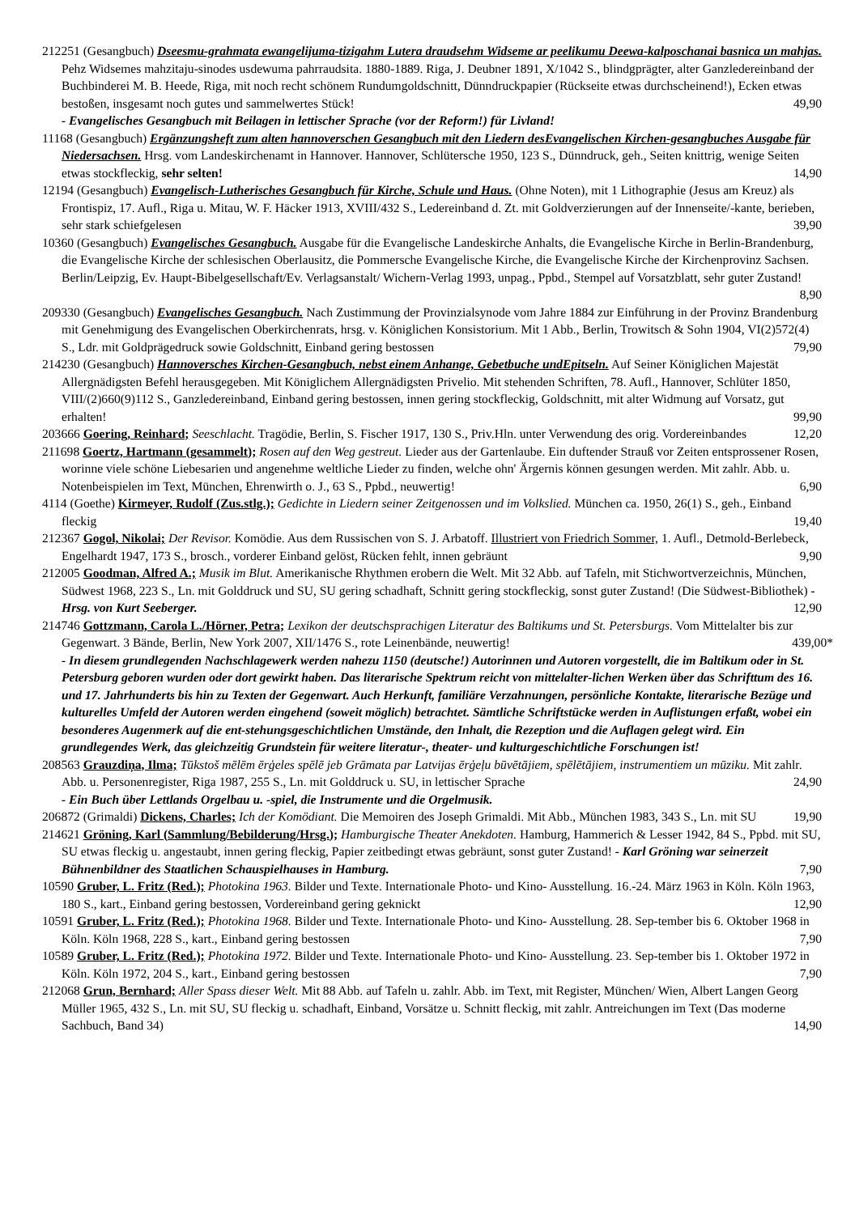212251 (Gesangbuch) Dseesmu-grahmata ewangelijuma-tizigahm Lutera draudsehm Widseme ar peelikumu Deewa-kalposchanai basnica un mahjas. Pehz Widsemes mahzitaju-sinodes usdewuma pahrraudsita. 1880-1889. Riga, J. Deubner 1891, X/1042 S., blindgprägter, alter Ganzledereinband der Buchbinderei M. B. Heede, Riga, mit noch recht schönem Rundumgoldschnitt, Dünndruckpapier (Rückseite etwas durchscheinend!), Ecken etwas bestoßen, insgesamt noch gutes und sammelwertes Stück! 49,90
- Evangelisches Gesangbuch mit Beilagen in lettischer Sprache (vor der Reform!) für Livland!
11168 (Gesangbuch) Ergänzungsheft zum alten hannoverschen Gesangbuch mit den Liedern desEvangelischen Kirchen-gesangbuches Ausgabe für Niedersachsen. Hrsg. vom Landeskirchenamt in Hannover. Hannover, Schlütersche 1950, 123 S., Dünndruck, geh., Seiten knittrig, wenige Seiten etwas stockfleckig, sehr selten! 14,90
12194 (Gesangbuch) Evangelisch-Lutherisches Gesangbuch für Kirche, Schule und Haus. (Ohne Noten), mit 1 Lithographie (Jesus am Kreuz) als Frontispiz, 17. Aufl., Riga u. Mitau, W. F. Häcker 1913, XVIII/432 S., Ledereinband d. Zt. mit Goldverzierungen auf der Innenseite/-kante, berieben, sehr stark schiefgelesen 39,90
10360 (Gesangbuch) Evangelisches Gesangbuch. Ausgabe für die Evangelische Landeskirche Anhalts, die Evangelische Kirche in Berlin-Brandenburg, die Evangelische Kirche der schlesischen Oberlausitz, die Pommersche Evangelische Kirche, die Evangelische Kirche der Kirchenprovinz Sachsen. Berlin/Leipzig, Ev. Haupt-Bibelgesellschaft/Ev. Verlagsanstalt/ Wichern-Verlag 1993, unpag., Ppbd., Stempel auf Vorsatzblatt, sehr guter Zustand! 8,90
209330 (Gesangbuch) Evangelisches Gesangbuch. Nach Zustimmung der Provinzialsynode vom Jahre 1884 zur Einführung in der Provinz Brandenburg mit Genehmigung des Evangelischen Oberkirchenrats, hrsg. v. Königlichen Konsistorium. Mit 1 Abb., Berlin, Trowitsch & Sohn 1904, VI(2)572(4) S., Ldr. mit Goldprägedruck sowie Goldschnitt, Einband gering bestossen 79,90
214230 (Gesangbuch) Hannoversches Kirchen-Gesangbuch, nebst einem Anhange, Gebetbuche undEpitseln. Auf Seiner Königlichen Majestät Allergnädigsten Befehl herausgegeben. Mit Königlichem Allergnädigsten Privelio. Mit stehenden Schriften, 78. Aufl., Hannover, Schlüter 1850, VIII/(2)660(9)112 S., Ganzledereinband, Einband gering bestossen, innen gering stockfleckig, Goldschnitt, mit alter Widmung auf Vorsatz, gut erhalten! 99,90
203666 Goering, Reinhard; Seeschlacht. Tragödie, Berlin, S. Fischer 1917, 130 S., Priv.Hln. unter Verwendung des orig. Vordereinbandes 12,20
211698 Goertz, Hartmann (gesammelt); Rosen auf den Weg gestreut. Lieder aus der Gartenlaube. Ein duftender Strauß vor Zeiten entsprossener Rosen, worinne viele schöne Liebesarien und angenehme weltliche Lieder zu finden, welche ohn' Ärgernis können gesungen werden. Mit zahlr. Abb. u. Notenbeispielen im Text, München, Ehrenwirth o. J., 63 S., Ppbd., neuwertig! 6,90
4114 (Goethe) Kirmeyer, Rudolf (Zus.stlg.); Gedichte in Liedern seiner Zeitgenossen und im Volkslied. München ca. 1950, 26(1) S., geh., Einband fleckig 19,40
212367 Gogol, Nikolai; Der Revisor. Komödie. Aus dem Russischen von S. J. Arbatoff. Illustriert von Friedrich Sommer, 1. Aufl., Detmold-Berlebeck, Engelhardt 1947, 173 S., brosch., vorderer Einband gelöst, Rücken fehlt, innen gebräunt 9,90
212005 Goodman, Alfred A.; Musik im Blut. Amerikanische Rhythmen erobern die Welt. Mit 32 Abb. auf Tafeln, mit Stichwortverzeichnis, München, Südwest 1968, 223 S., Ln. mit Golddruck und SU, SU gering schadhaft, Schnitt gering stockfleckig, sonst guter Zustand! (Die Südwest-Bibliothek) - Hrsg. von Kurt Seeberger. 12,90
214746 Gottzmann, Carola L./Hörner, Petra; Lexikon der deutschsprachigen Literatur des Baltikums und St. Petersburgs. Vom Mittelalter bis zur Gegenwart. 3 Bände, Berlin, New York 2007, XII/1476 S., rote Leinenbände, neuwertig! 439,00*
- In diesem grundlegenden Nachschlagewerk werden nahezu 1150 (deutsche!) Autorinnen und Autoren vorgestellt, die im Baltikum oder in St. Petersburg geboren wurden oder dort gewirkt haben. Das literarische Spektrum reicht von mittelalter-lichen Werken über das Schrifttum des 16. und 17. Jahrhunderts bis hin zu Texten der Gegenwart. Auch Herkunft, familiäre Verzahnungen, persönliche Kontakte, literarische Bezüge und kulturelles Umfeld der Autoren werden eingehend (soweit möglich) betrachtet. Sämtliche Schriftstücke werden in Auflistungen erfaßt, wobei ein besonderes Augenmerk auf die ent-stehungsgeschichtlichen Umstände, den Inhalt, die Rezeption und die Auflagen gelegt wird. Ein grundlegendes Werk, das gleichzeitig Grundstein für weitere literatur-, theater- und kulturgeschichtliche Forschungen ist!
208563 Grauzdiņa, Ilma; Tūkstoš mēlēm ērģeles spēlē jeb Grāmata par Latvijas ērģeļu būvētājiem, spēlētājiem, instrumentiem un mūziku. Mit zahlr. Abb. u. Personenregister, Riga 1987, 255 S., Ln. mit Golddruck u. SU, in lettischer Sprache 24,90
- Ein Buch über Lettlands Orgelbau u. -spiel, die Instrumente und die Orgelmusik.
206872 (Grimaldi) Dickens, Charles; Ich der Komödiant. Die Memoiren des Joseph Grimaldi. Mit Abb., München 1983, 343 S., Ln. mit SU 19,90
214621 Gröning, Karl (Sammlung/Bebilderung/Hrsg.); Hamburgische Theater Anekdoten. Hamburg, Hammerich & Lesser 1942, 84 S., Ppbd. mit SU, SU etwas fleckig u. angestaubt, innen gering fleckig, Papier zeitbedingt etwas gebräunt, sonst guter Zustand! - Karl Gröning war seinerzeit Bühnenbildner des Staatlichen Schauspielhauses in Hamburg. 7,90
10590 Gruber, L. Fritz (Red.); Photokina 1963. Bilder und Texte. Internationale Photo- und Kino- Ausstellung. 16.-24. März 1963 in Köln. Köln 1963, 180 S., kart., Einband gering bestossen, Vordereinband gering geknickt 12,90
10591 Gruber, L. Fritz (Red.); Photokina 1968. Bilder und Texte. Internationale Photo- und Kino- Ausstellung. 28. Sep-tember bis 6. Oktober 1968 in Köln. Köln 1968, 228 S., kart., Einband gering bestossen 7,90
10589 Gruber, L. Fritz (Red.); Photokina 1972. Bilder und Texte. Internationale Photo- und Kino- Ausstellung. 23. Sep-tember bis 1. Oktober 1972 in Köln. Köln 1972, 204 S., kart., Einband gering bestossen 7,90
212068 Grun, Bernhard; Aller Spass dieser Welt. Mit 88 Abb. auf Tafeln u. zahlr. Abb. im Text, mit Register, München/ Wien, Albert Langen Georg Müller 1965, 432 S., Ln. mit SU, SU fleckig u. schadhaft, Einband, Vorsätze u. Schnitt fleckig, mit zahlr. Antreichungen im Text (Das moderne Sachbuch, Band 34) 14,90